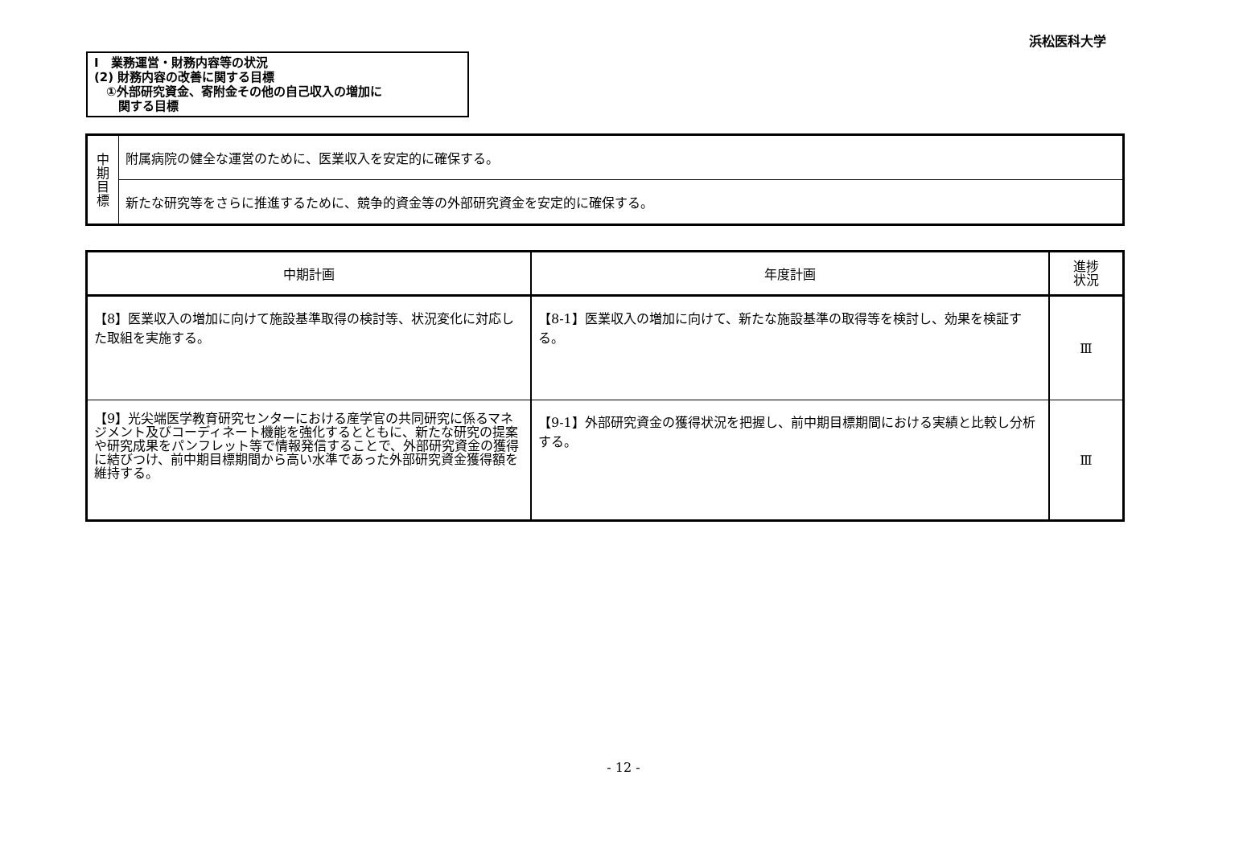浜松医科大学
Ⅰ　業務運営・財務内容等の状況
(2) 財務内容の改善に関する目標
　①外部研究資金、寄附金その他の自己収入の増加に
　　関する目標
| 中 期 目 標 | 附属病院の健全な運営のために、医業収入を安定的に確保する。 |
| | 新たな研究等をさらに推進するために、競争的資金等の外部研究資金を安定的に確保する。 |
| 中期計画 | 年度計画 | 進捗 状況 |
| --- | --- | --- |
| 【8】医業収入の増加に向けて施設基準取得の検討等、状況変化に対応した取組を実施する。 | 【8-1】医業収入の増加に向けて、新たな施設基準の取得等を検討し、効果を検証する。 | Ⅲ |
| 【9】光尖端医学教育研究センターにおける産学官の共同研究に係るマネジメント及びコーディネート機能を強化するとともに、新たな研究の提案や研究成果をパンフレット等で情報発信することで、外部研究資金の獲得に結びつけ、前中期目標期間から高い水準であった外部研究資金獲得額を維持する。 | 【9-1】外部研究資金の獲得状況を把握し、前中期目標期間における実績と比較し分析する。 | Ⅲ |
- 12 -